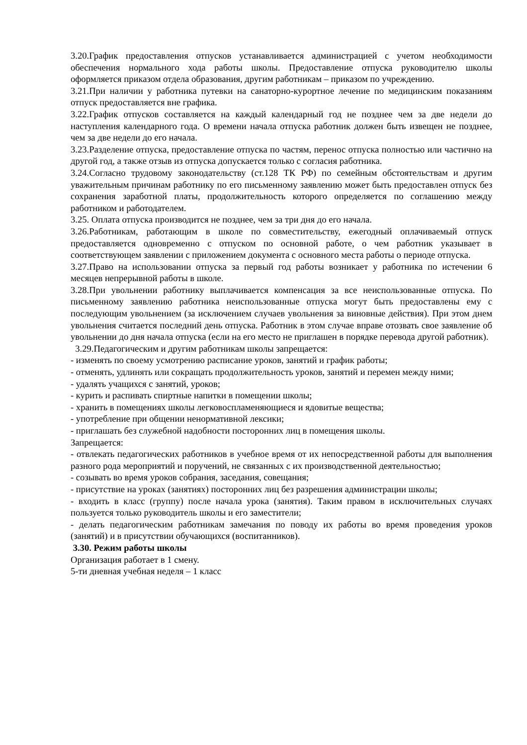3.20.График предоставления отпусков устанавливается администрацией с учетом необходимости обеспечения нормального хода работы школы. Предоставление отпуска руководителю школы оформляется приказом отдела образования, другим работникам – приказом по учреждению.
3.21.При наличии у работника путевки на санаторно-курортное лечение по медицинским показаниям отпуск предоставляется вне графика.
3.22.График отпусков составляется на каждый календарный год не позднее чем за две недели до наступления календарного года. О времени начала отпуска работник должен быть извещен не позднее, чем за две недели до его начала.
3.23.Разделение отпуска, предоставление отпуска по частям, перенос отпуска полностью или частично на другой год, а также отзыв из отпуска допускается только с согласия работника.
3.24.Согласно трудовому законодательству (ст.128 ТК РФ) по семейным обстоятельствам и другим уважительным причинам работнику по его письменному заявлению может быть предоставлен отпуск без сохранения заработной платы, продолжительность которого определяется по соглашению между работником и работодателем.
3.25. Оплата отпуска производится не позднее, чем за три дня до его начала.
3.26.Работникам, работающим в школе по совместительству, ежегодный оплачиваемый отпуск предоставляется одновременно с отпуском по основной работе, о чем работник указывает в соответствующем заявлении с приложением документа с основного места работы о периоде отпуска.
3.27.Право на использовании отпуска за первый год работы возникает у работника по истечении 6 месяцев непрерывной работы в школе.
3.28.При увольнении работнику выплачивается компенсация за все неиспользованные отпуска. По письменному заявлению работника неиспользованные отпуска могут быть предоставлены ему с последующим увольнением (за исключением случаев увольнения за виновные действия). При этом днем увольнения считается последний день отпуска. Работник в этом случае вправе отозвать свое заявление об увольнении до дня начала отпуска (если на его место не приглашен в порядке перевода другой работник).
3.29.Педагогическим и другим работникам школы запрещается:
- изменять по своему усмотрению расписание уроков, занятий и график работы;
- отменять, удлинять или сокращать продолжительность уроков, занятий и перемен между ними;
- удалять учащихся с занятий, уроков;
- курить и распивать спиртные напитки в помещении школы;
- хранить в помещениях школы легковоспламеняющиеся и ядовитые вещества;
- употребление при общении ненормативной лексики;
- приглашать без служебной надобности посторонних лиц в помещения школы.
Запрещается:
- отвлекать педагогических работников в учебное время от их непосредственной работы для выполнения разного рода мероприятий и поручений, не связанных с их производственной деятельностью;
- созывать во время уроков собрания, заседания, совещания;
- присутствие на уроках (занятиях) посторонних лиц без разрешения администрации школы;
- входить в класс (группу) после начала урока (занятия). Таким правом в исключительных случаях пользуется только руководитель школы и его заместители;
- делать педагогическим работникам замечания по поводу их работы во время проведения уроков (занятий) и в присутствии обучающихся (воспитанников).
3.30. Режим работы школы
Организация работает в 1 смену.
5-ти дневная учебная неделя – 1 класс